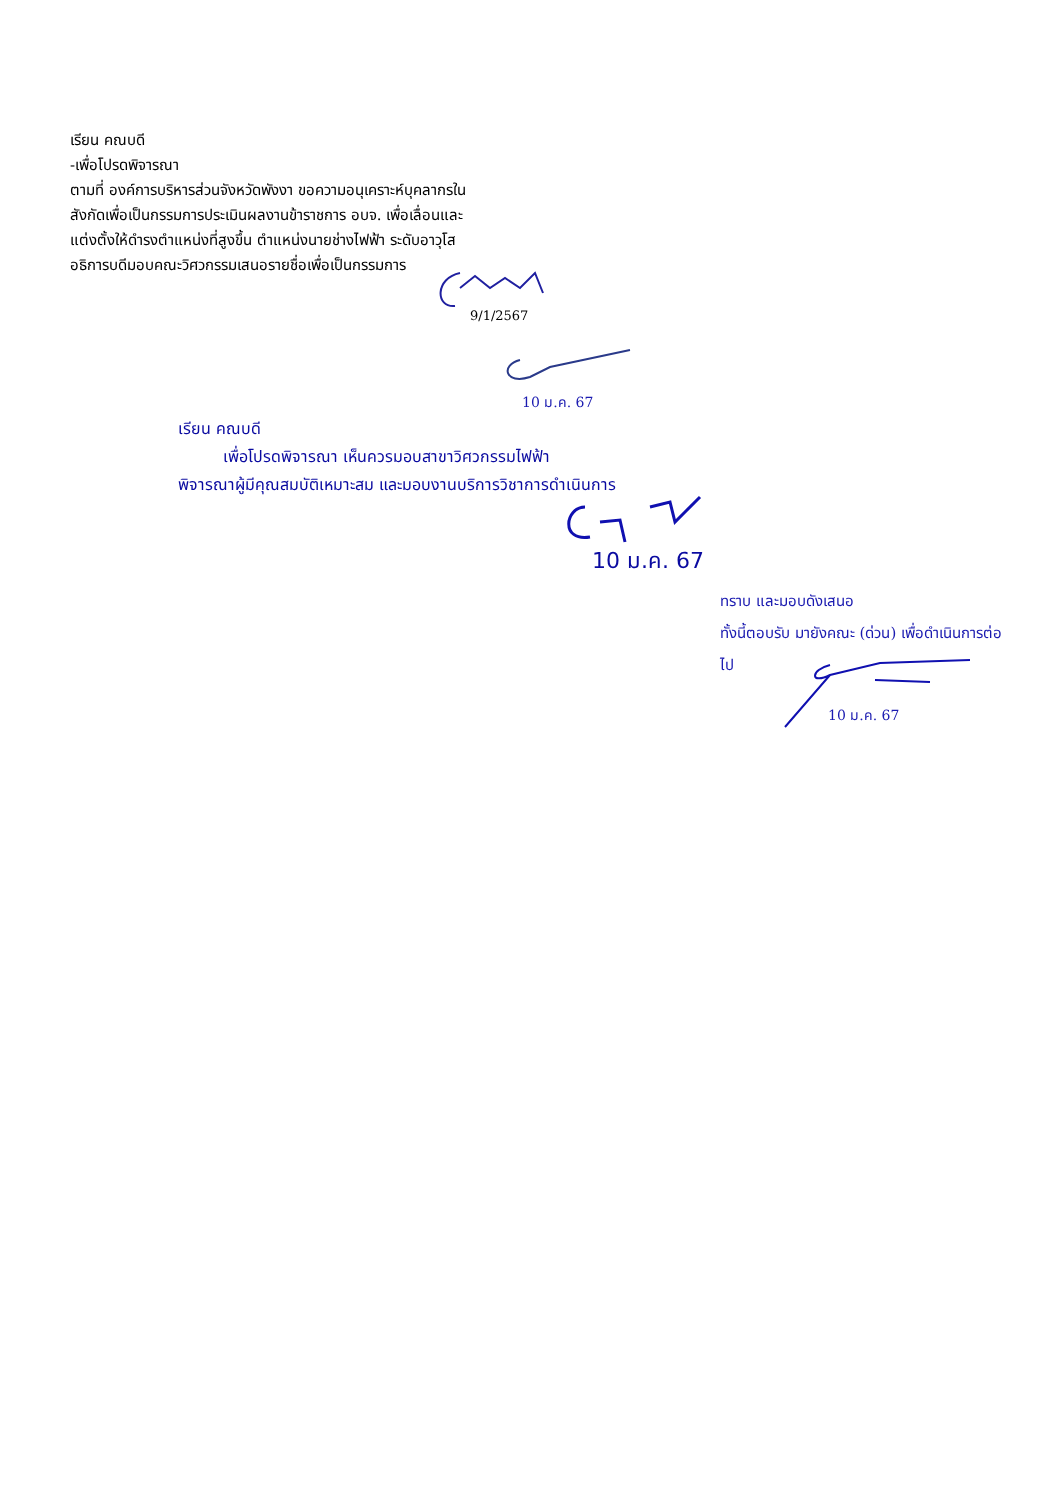เรียน คณบดี
-เพื่อโปรดพิจารณา
ตามที่ องค์การบริหารส่วนจังหวัดพังงา ขอความอนุเคราะห์บุคลากรใน
สังกัดเพื่อเป็นกรรมการประเมินผลงานข้าราชการ อบจ. เพื่อเลื่อนและ
แต่งตั้งให้ดำรงตำแหน่งที่สูงขึ้น ตำแหน่งนายช่างไฟฟ้า ระดับอาวุโส
อธิการบดีมอบคณะวิศวกรรมเสนอรายชื่อเพื่อเป็นกรรมการ
9/1/2567
10 ม.ค. 67
เรียน คณบดี
เพื่อโปรดพิจารณา เห็นควรมอบสาขาวิศวกรรมไฟฟ้า
พิจารณาผู้มีคุณสมบัติเหมาะสม และมอบงานบริการวิชาการดำเนินการ
10 ม.ค. 67
ทราบ และมอบดังเสนอ
ทั้งนี้ตอบรับ มายังคณะ (ด่วน) เพื่อดำเนินการต่อ
ไป
10 ม.ค. 67